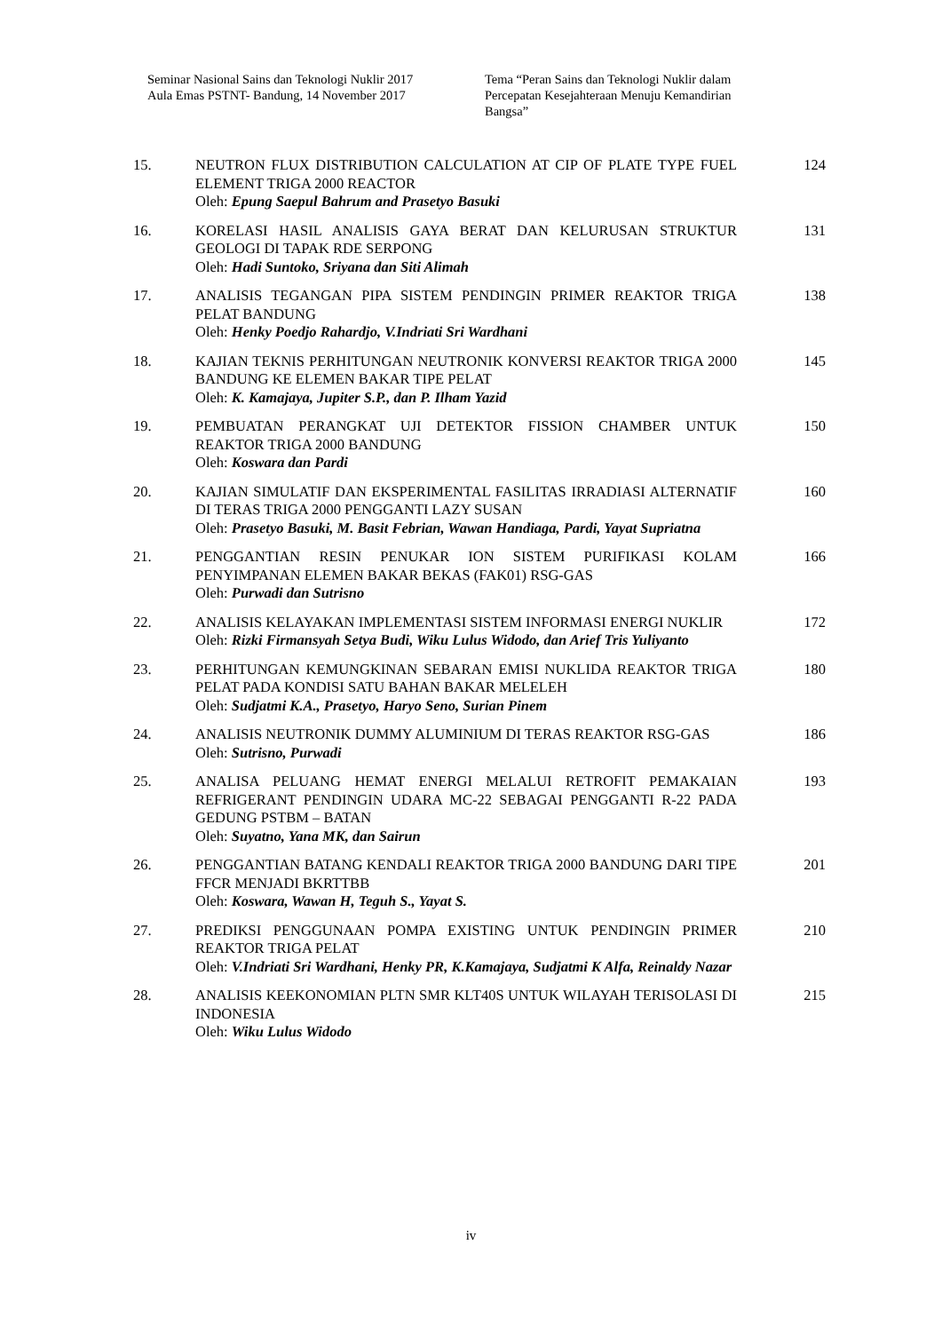Seminar Nasional Sains dan Teknologi Nuklir 2017
Aula Emas PSTNT- Bandung, 14 November 2017
Tema “Peran Sains dan Teknologi Nuklir dalam Percepatan Kesejahteraan Menuju Kemandirian Bangsa”
| 15. | NEUTRON FLUX DISTRIBUTION CALCULATION AT CIP OF PLATE TYPE FUEL ELEMENT TRIGA 2000 REACTOR Oleh: Epung Saepul Bahrum and Prasetyo Basuki | 124 |
| 16. | KORELASI HASIL ANALISIS GAYA BERAT DAN KELURUSAN STRUKTUR GEOLOGI DI TAPAK RDE SERPONG Oleh: Hadi Suntoko, Sriyana dan Siti Alimah | 131 |
| 17. | ANALISIS TEGANGAN PIPA SISTEM PENDINGIN PRIMER REAKTOR TRIGA PELAT BANDUNG Oleh: Henky Poedjo Rahardjo, V.Indriati Sri Wardhani | 138 |
| 18. | KAJIAN TEKNIS PERHITUNGAN NEUTRONIK KONVERSI REAKTOR TRIGA 2000 BANDUNG KE ELEMEN BAKAR TIPE PELAT Oleh: K. Kamajaya, Jupiter S.P., dan P. Ilham Yazid | 145 |
| 19. | PEMBUATAN PERANGKAT UJI DETEKTOR FISSION CHAMBER UNTUK REAKTOR TRIGA 2000 BANDUNG Oleh: Koswara dan Pardi | 150 |
| 20. | KAJIAN SIMULATIF DAN EKSPERIMENTAL FASILITAS IRRADIASI ALTERNATIF DI TERAS TRIGA 2000 PENGGANTI LAZY SUSAN Oleh: Prasetyo Basuki, M. Basit Febrian, Wawan Handiaga, Pardi, Yayat Supriatna | 160 |
| 21. | PENGGANTIAN RESIN PENUKAR ION SISTEM PURIFIKASI KOLAM PENYIMPANAN ELEMEN BAKAR BEKAS (FAK01) RSG-GAS Oleh: Purwadi dan Sutrisno | 166 |
| 22. | ANALISIS KELAYAKAN IMPLEMENTASI SISTEM INFORMASI ENERGI NUKLIR Oleh: Rizki Firmansyah Setya Budi, Wiku Lulus Widodo, dan Arief Tris Yuliyanto | 172 |
| 23. | PERHITUNGAN KEMUNGKINAN SEBARAN EMISI NUKLIDA REAKTOR TRIGA PELAT PADA KONDISI SATU BAHAN BAKAR MELELEH Oleh: Sudjatmi K.A., Prasetyo, Haryo Seno, Surian Pinem | 180 |
| 24. | ANALISIS NEUTRONIK DUMMY ALUMINIUM DI TERAS REAKTOR RSG-GAS Oleh: Sutrisno, Purwadi | 186 |
| 25. | ANALISA PELUANG HEMAT ENERGI MELALUI RETROFIT PEMAKAIAN REFRIGERANT PENDINGIN UDARA MC-22 SEBAGAI PENGGANTI R-22 PADA GEDUNG PSTBM – BATAN Oleh: Suyatno, Yana MK, dan Sairun | 193 |
| 26. | PENGGANTIAN BATANG KENDALI REAKTOR TRIGA 2000 BANDUNG DARI TIPE FFCR MENJADI BKRTTBB Oleh: Koswara, Wawan H, Teguh S., Yayat S. | 201 |
| 27. | PREDIKSI PENGGUNAAN POMPA EXISTING UNTUK PENDINGIN PRIMER REAKTOR TRIGA PELAT Oleh: V.Indriati Sri Wardhani, Henky PR, K.Kamajaya, Sudjatmi K Alfa, Reinaldy Nazar | 210 |
| 28. | ANALISIS KEEKONOMIAN PLTN SMR KLT40S UNTUK WILAYAH TERISOLASI DI INDONESIA Oleh: Wiku Lulus Widodo | 215 |
iv